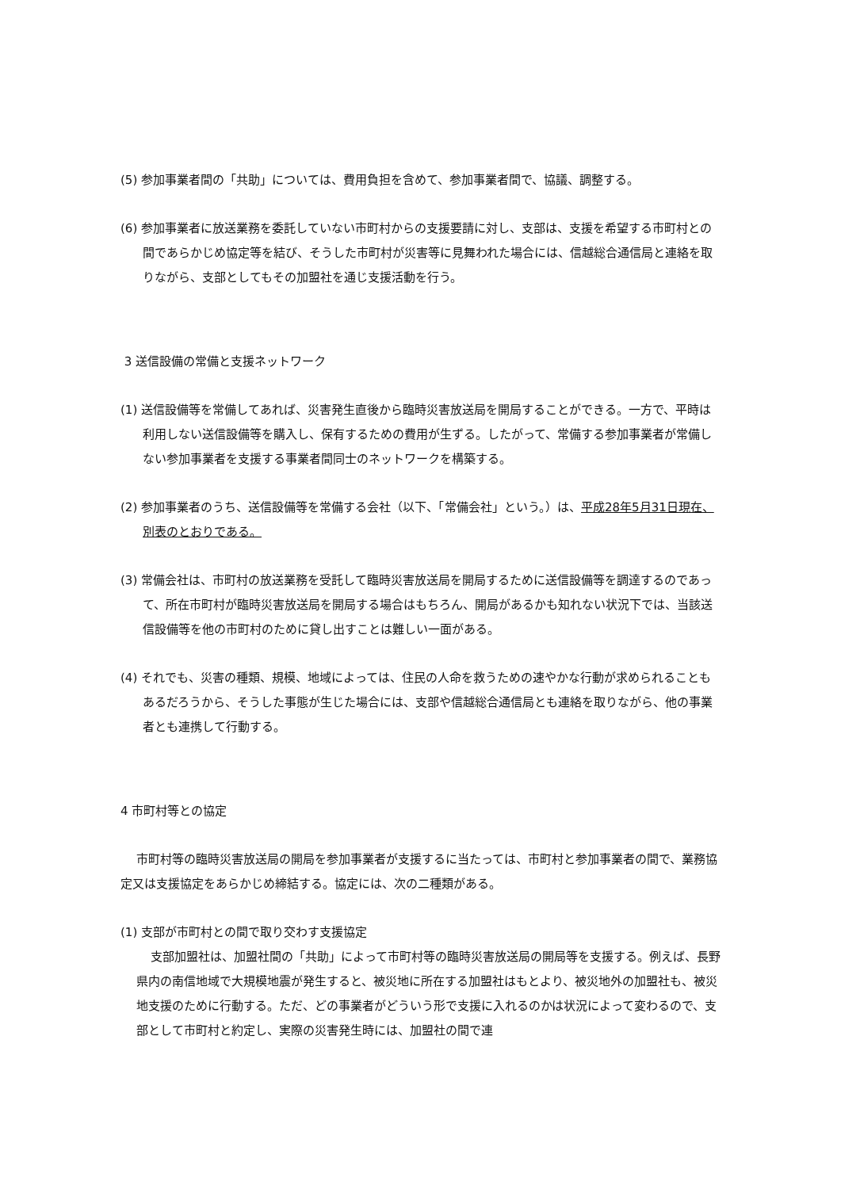(5) 参加事業者間の「共助」については、費用負担を含めて、参加事業者間で、協議、調整する。
(6) 参加事業者に放送業務を委託していない市町村からの支援要請に対し、支部は、支援を希望する市町村との間であらかじめ協定等を結び、そうした市町村が災害等に見舞われた場合には、信越総合通信局と連絡を取りながら、支部としてもその加盟社を通じ支援活動を行う。
3 送信設備の常備と支援ネットワーク
(1) 送信設備等を常備してあれば、災害発生直後から臨時災害放送局を開局することができる。一方で、平時は利用しない送信設備等を購入し、保有するための費用が生ずる。したがって、常備する参加事業者が常備しない参加事業者を支援する事業者間同士のネットワークを構築する。
(2) 参加事業者のうち、送信設備等を常備する会社（以下、「常備会社」という。）は、平成28年5月31日現在、別表のとおりである。
(3) 常備会社は、市町村の放送業務を受託して臨時災害放送局を開局するために送信設備等を調達するのであって、所在市町村が臨時災害放送局を開局する場合はもちろん、開局があるかも知れない状況下では、当該送信設備等を他の市町村のために貸し出すことは難しい一面がある。
(4) それでも、災害の種類、規模、地域によっては、住民の人命を救うための速やかな行動が求められることもあるだろうから、そうした事態が生じた場合には、支部や信越総合通信局とも連絡を取りながら、他の事業者とも連携して行動する。
4 市町村等との協定
市町村等の臨時災害放送局の開局を参加事業者が支援するに当たっては、市町村と参加事業者の間で、業務協定又は支援協定をあらかじめ締結する。協定には、次の二種類がある。
(1) 支部が市町村との間で取り交わす支援協定
支部加盟社は、加盟社間の「共助」によって市町村等の臨時災害放送局の開局等を支援する。例えば、長野県内の南信地域で大規模地震が発生すると、被災地に所在する加盟社はもとより、被災地外の加盟社も、被災地支援のために行動する。ただ、どの事業者がどういう形で支援に入れるのかは状況によって変わるので、支部として市町村と約定し、実際の災害発生時には、加盟社の間で連